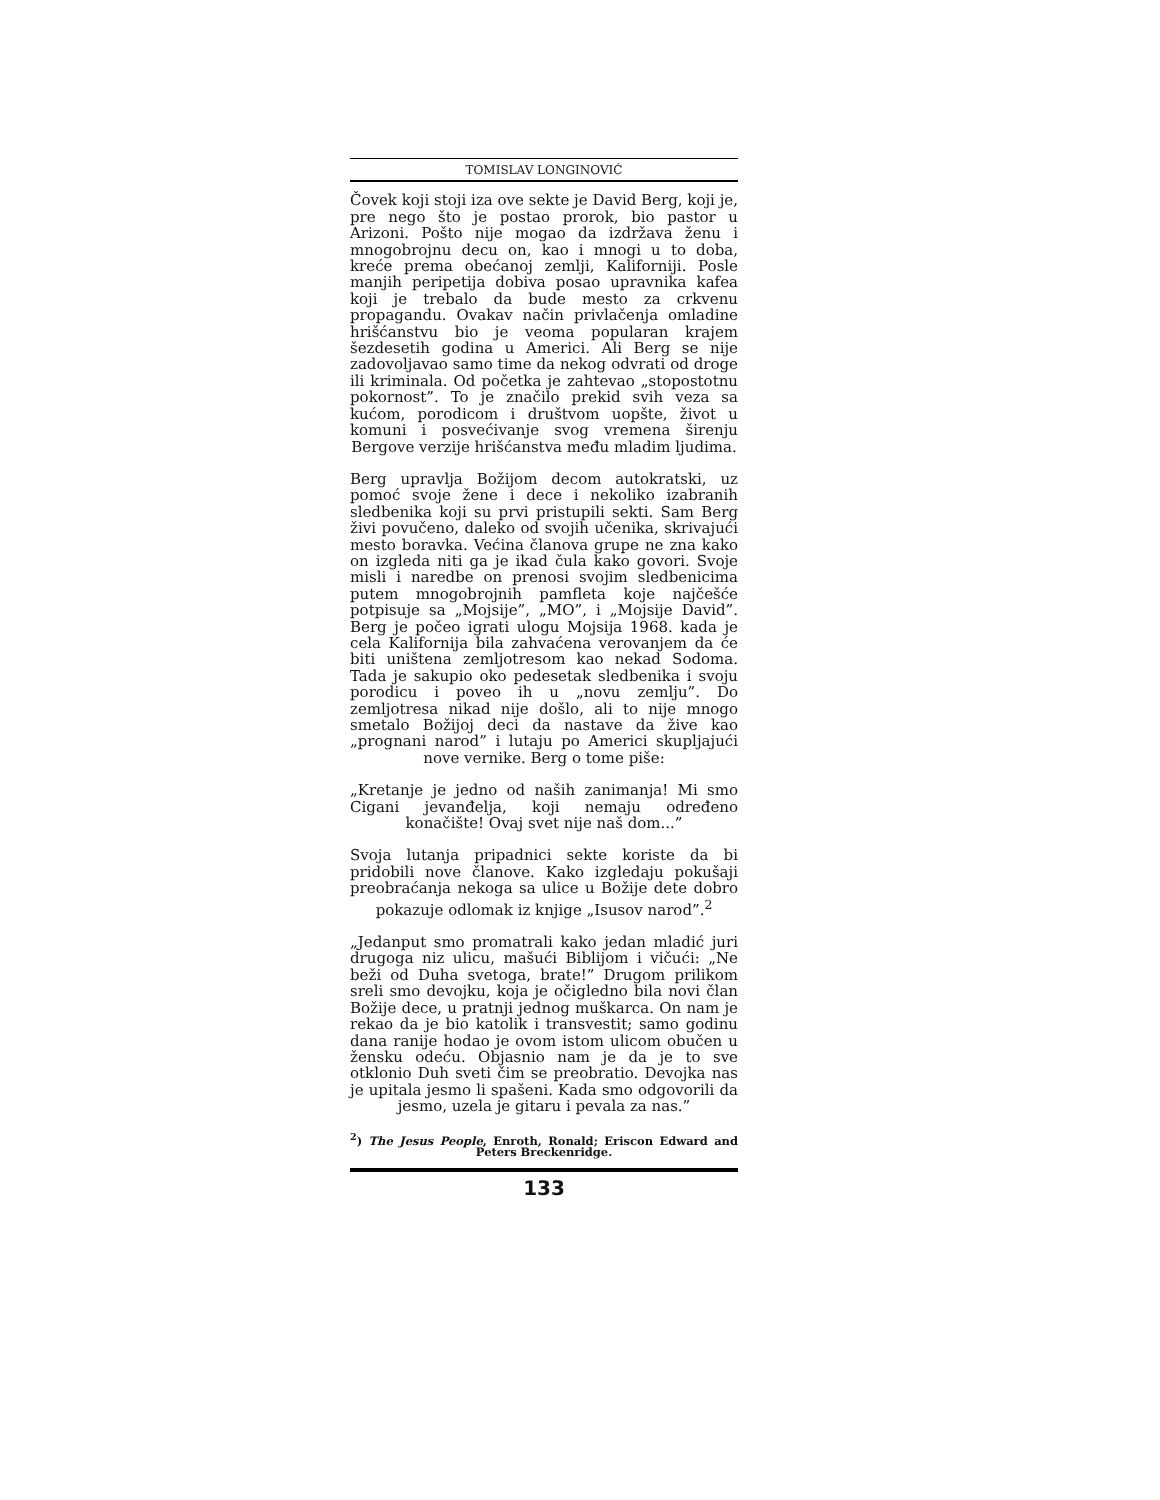TOMISLAV LONGINOVIĆ
Čovek koji stoji iza ove sekte je David Berg, koji je, pre nego što je postao prorok, bio pastor u Arizoni. Pošto nije mogao da izdržava ženu i mnogobrojnu decu on, kao i mnogi u to doba, kreće prema obećanoj zemlji, Kaliforniji. Posle manjih peripetija dobiva posao upravnika kafea koji je trebalo da bude mesto za crkvenu propagandu. Ovakav način privlačenja omladine hrišćanstvu bio je veoma popularan krajem šezdesetih godina u Americi. Ali Berg se nije zadovoljavao samo time da nekog odvrati od droge ili kriminala. Od početka je zahtevao „stopostotnu pokornost”. To je značilo prekid svih veza sa kućom, porodicom i društvom uopšte, život u komuni i posvećivanje svog vremena širenju Bergove verzije hrišćanstva među mladim ljudima.
Berg upravlja Božijom decom autokratski, uz pomoć svoje žene i dece i nekoliko izabranih sledbenika koji su prvi pristupili sekti. Sam Berg živi povučeno, daleko od svojih učenika, skrivajući mesto boravka. Većina članova grupe ne zna kako on izgleda niti ga je ikad čula kako govori. Svoje misli i naredbe on prenosi svojim sledbenicima putem mnogobrojnih pamfleta koje najčešće potpisuje sa „Mojsije”, „MO”, i „Mojsije David”. Berg je počeo igrati ulogu Mojsija 1968. kada je cela Kalifornija bila zahvaćena verovanjem da će biti uništena zemljotresom kao nekad Sodoma. Tada je sakupio oko pedesetak sledbenika i svoju porodicu i poveo ih u „novu zemlju”. Do zemljotresa nikad nije došlo, ali to nije mnogo smetalo Božijoj deci da nastave da žive kao „prognani narod” i lutaju po Americi skupljajući nove vernike. Berg o tome piše:
„Kretanje je jedno od naših zanimanja! Mi smo Cigani jevanđelja, koji nemaju određeno konačište! Ovaj svet nije naš dom...”
Svoja lutanja pripadnici sekte koriste da bi pridobili nove članove. Kako izgledaju pokušaji preobraćanja nekoga sa ulice u Božije dete dobro pokazuje odlomak iz knjige „Isusov narod”.<sup>2</sup>
„Jedanput smo promatrali kako jedan mladić juri drugoga niz ulicu, mašući Biblijom i vičući: „Ne beži od Duha svetoga, brate!” Drugom prilikom sreli smo devojku, koja je očigledno bila novi član Božije dece, u pratnji jednog muškarca. On nam je rekao da je bio katolik i transvestit; samo godinu dana ranije hodao je ovom istom ulicom obučen u žensku odeću. Objasnio nam je da je to sve otklonio Duh sveti čim se preobratio. Devojka nas je upitala jesmo li spašeni. Kada smo odgovorili da jesmo, uzela je gitaru i pevala za nas.”
<sup>2</sup>) The Jesus People, Enroth, Ronald; Eriscon Edward and Peters Breckenridge.
133